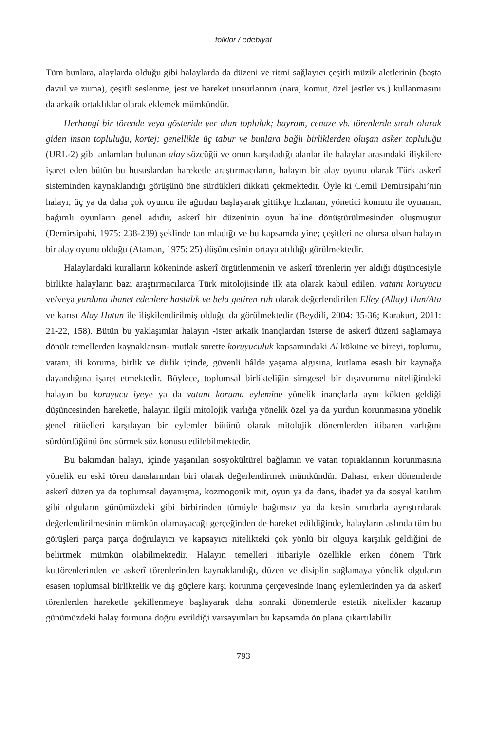folklor / edebiyat
Tüm bunlara, alaylarda olduğu gibi halaylarda da düzeni ve ritmi sağlayıcı çeşitli müzik aletlerinin (başta davul ve zurna), çeşitli seslenme, jest ve hareket unsurlarının (nara, komut, özel jestler vs.) kullanmasını da arkaik ortaklıklar olarak eklemek mümkündür.
Herhangi bir törende veya gösteride yer alan topluluk; bayram, cenaze vb. törenlerde sıralı olarak giden insan topluluğu, kortej; genellikle üç tabur ve bunlara bağlı birliklerden oluşan asker topluluğu (URL-2) gibi anlamları bulunan alay sözcüğü ve onun karşıladığı alanlar ile halaylar arasındaki ilişkilere işaret eden bütün bu hususlardan hareketle araştırmacıların, halayın bir alay oyunu olarak Türk askerî sisteminden kaynaklandığı görüşünü öne sürdükleri dikkati çekmektedir. Öyle ki Cemil Demirsipahi’nin halayı; üç ya da daha çok oyuncu ile ağırdan başlayarak gittikçe hızlanan, yönetici komutu ile oynanan, bağımlı oyunların genel adıdır, askerî bir düzeninin oyun haline dönüştürülmesinden oluşmuştur (Demirsipahi, 1975: 238-239) şeklinde tanımladığı ve bu kapsamda yine; çeşitleri ne olursa olsun halayın bir alay oyunu olduğu (Ataman, 1975: 25) düşüncesinin ortaya atıldığı görülmektedir.
Halaylardaki kuralların kökeninde askerî örgütlenmenin ve askerî törenlerin yer aldığı düşüncesiyle birlikte halayların bazı araştırmacılarca Türk mitolojisinde ilk ata olarak kabul edilen, vatanı koruyucu ve/veya yurduna ihanet edenlere hastalık ve bela getiren ruh olarak değerlendirilen Elley (Allay) Han/Ata ve karısı Alay Hatun ile ilişkilendirilmiş olduğu da görülmektedir (Beydili, 2004: 35-36; Karakurt, 2011: 21-22, 158). Bütün bu yaklaşımlar halayın -ister arkaik inançlardan isterse de askerî düzeni sağlamaya dönük temellerden kaynaklansın- mutlak surette koruyuculuk kapsamındaki Al köküne ve bireyi, toplumu, vatanı, ili koruma, birlik ve dirlik içinde, güvenli hâlde yaşama algısına, kutlama esaslı bir kaynağa dayandığına işaret etmektedir. Böylece, toplumsal birlikteliğin simgesel bir dışavurumu niteliğindeki halayın bu koruyucu iyeye ya da vatanı koruma eylemine yönelik inançlarla aynı kökten geldiği düşüncesinden hareketle, halayın ilgili mitolojik varlığa yönelik özel ya da yurdun korunmasına yönelik genel ritüelleri karşılayan bir eylemler bütünü olarak mitolojik dönemlerden itibaren varlığını sürdürdüğünü öne sürmek söz konusu edilebilmektedir.
Bu bakımdan halayı, içinde yaşanılan sosyokültürel bağlamın ve vatan topraklarının korunmasına yönelik en eski tören danslarından biri olarak değerlendirmek mümkündür. Dahası, erken dönemlerde askerî düzen ya da toplumsal dayanışma, kozmogonik mit, oyun ya da dans, ibadet ya da sosyal katılım gibi olguların günümüzdeki gibi birbirinden tümüyle bağımsız ya da kesin sınırlarla ayrıştırılarak değerlendirilmesinin mümkün olamayacağı gerçeğinden de hareket edildiğinde, halayların aslında tüm bu görüşleri parça parça doğrulayıcı ve kapsayıcı nitelikteki çok yönlü bir olguya karşılık geldiğini de belirtmek mümkün olabilmektedir. Halayın temelleri itibariyle özellikle erken dönem Türk kuttörenlerinden ve askerî törenlerinden kaynaklandığı, düzen ve disiplin sağlamaya yönelik olguların esasen toplumsal birliktelik ve dış güçlere karşı korunma çerçevesinde inanç eylemlerinden ya da askerî törenlerden hareketle şekillenmeye başlayarak daha sonraki dönemlerde estetik nitelikler kazanıp günümüzdeki halay formuna doğru evrildiği varsayımları bu kapsamda ön plana çıkartılabilir.
793